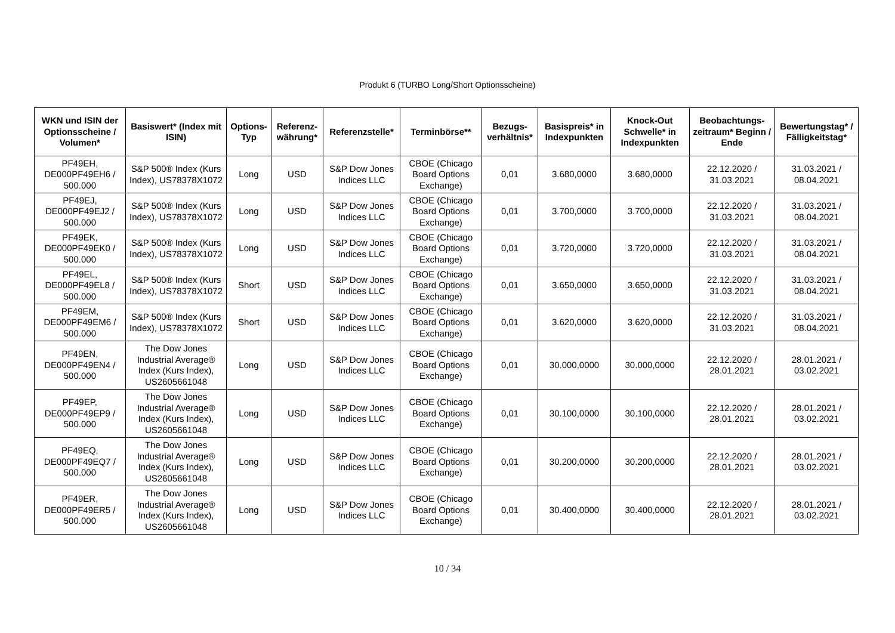Produkt 6 (TURBO Long/Short Optionsscheine)
| WKN und ISIN der Optionsscheine / Volumen* | Basiswert* (Index mit ISIN) | Options-Typ | Referenz-währung* | Referenzstelle* | Terminbörse** | Bezugs-verhältnis* | Basispreis* in Indexpunkten | Knock-Out Schwelle* in Indexpunkten | Beobachtungs-zeitraum* Beginn / Ende | Bewertungstag* / Fälligkeitstag* |
| --- | --- | --- | --- | --- | --- | --- | --- | --- | --- | --- |
| PF49EH, DE000PF49EH6 / 500.000 | S&P 500® Index (Kurs Index), US78378X1072 | Long | USD | S&P Dow Jones Indices LLC | CBOE (Chicago Board Options Exchange) | 0,01 | 3.680,0000 | 3.680,0000 | 22.12.2020 / 31.03.2021 | 31.03.2021 / 08.04.2021 |
| PF49EJ, DE000PF49EJ2 / 500.000 | S&P 500® Index (Kurs Index), US78378X1072 | Long | USD | S&P Dow Jones Indices LLC | CBOE (Chicago Board Options Exchange) | 0,01 | 3.700,0000 | 3.700,0000 | 22.12.2020 / 31.03.2021 | 31.03.2021 / 08.04.2021 |
| PF49EK, DE000PF49EK0 / 500.000 | S&P 500® Index (Kurs Index), US78378X1072 | Long | USD | S&P Dow Jones Indices LLC | CBOE (Chicago Board Options Exchange) | 0,01 | 3.720,0000 | 3.720,0000 | 22.12.2020 / 31.03.2021 | 31.03.2021 / 08.04.2021 |
| PF49EL, DE000PF49EL8 / 500.000 | S&P 500® Index (Kurs Index), US78378X1072 | Short | USD | S&P Dow Jones Indices LLC | CBOE (Chicago Board Options Exchange) | 0,01 | 3.650,0000 | 3.650,0000 | 22.12.2020 / 31.03.2021 | 31.03.2021 / 08.04.2021 |
| PF49EM, DE000PF49EM6 / 500.000 | S&P 500® Index (Kurs Index), US78378X1072 | Short | USD | S&P Dow Jones Indices LLC | CBOE (Chicago Board Options Exchange) | 0,01 | 3.620,0000 | 3.620,0000 | 22.12.2020 / 31.03.2021 | 31.03.2021 / 08.04.2021 |
| PF49EN, DE000PF49EN4 / 500.000 | The Dow Jones Industrial Average® Index (Kurs Index), US2605661048 | Long | USD | S&P Dow Jones Indices LLC | CBOE (Chicago Board Options Exchange) | 0,01 | 30.000,0000 | 30.000,0000 | 22.12.2020 / 28.01.2021 | 28.01.2021 / 03.02.2021 |
| PF49EP, DE000PF49EP9 / 500.000 | The Dow Jones Industrial Average® Index (Kurs Index), US2605661048 | Long | USD | S&P Dow Jones Indices LLC | CBOE (Chicago Board Options Exchange) | 0,01 | 30.100,0000 | 30.100,0000 | 22.12.2020 / 28.01.2021 | 28.01.2021 / 03.02.2021 |
| PF49EQ, DE000PF49EQ7 / 500.000 | The Dow Jones Industrial Average® Index (Kurs Index), US2605661048 | Long | USD | S&P Dow Jones Indices LLC | CBOE (Chicago Board Options Exchange) | 0,01 | 30.200,0000 | 30.200,0000 | 22.12.2020 / 28.01.2021 | 28.01.2021 / 03.02.2021 |
| PF49ER, DE000PF49ER5 / 500.000 | The Dow Jones Industrial Average® Index (Kurs Index), US2605661048 | Long | USD | S&P Dow Jones Indices LLC | CBOE (Chicago Board Options Exchange) | 0,01 | 30.400,0000 | 30.400,0000 | 22.12.2020 / 28.01.2021 | 28.01.2021 / 03.02.2021 |
10 / 34